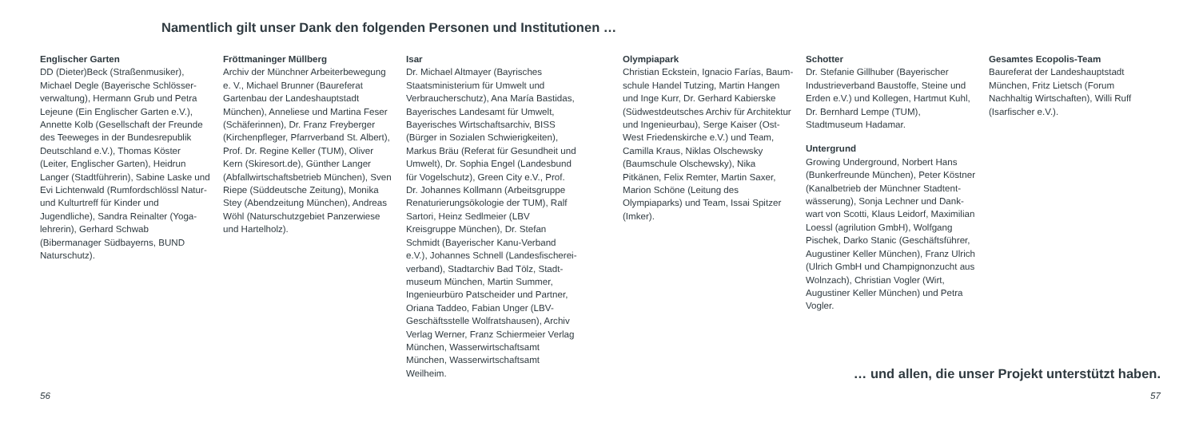Namentlich gilt unser Dank den folgenden Personen und Institutionen …
Englischer Garten
DD (Dieter)Beck (Straßenmusiker), Michael Degle (Bayerische Schlösser­verwaltung), Hermann Grub und Petra Lejeune (Ein Englischer Garten e.V.), Annette Kolb (Gesellschaft der Freunde des Teeweges in der Bundesrepublik Deutschland e.V.), Thomas Köster (Leiter, Englischer Garten), Heidrun Langer (Stadtführerin), Sabine Laske und Evi Lichtenwald (Rumfordschlössl Natur- und Kulturtreff für Kinder und Jugendliche), Sandra Reinalter (Yoga­lehrerin), Gerhard Schwab (Bibermanager Südbayerns, BUND Naturschutz).
Fröttmaninger Müllberg
Archiv der Münchner Arbeiterbewegung e. V., Michael Brunner (Baureferat Gartenbau der Landeshauptstadt München), Anneliese und Martina Feser (Schäferin­nen), Dr. Franz Freyberger (Kirchenpfleger, Pfarrverband St. Albert), Prof. Dr. Regine Keller (TUM), Oliver Kern (Skiresort.de), Günther Langer (Abfallwirtschaftsbetrieb München), Sven Riepe (Süddeutsche Zeitung), Monika Stey (Abendzeitung München), Andreas Wöhl (Naturschutz­gebiet Panzerwiese und Hartelholz).
Isar
Dr. Michael Altmayer (Bayrisches Staatsministerium für Umwelt und Verbraucherschutz), Ana María Bastidas, Bayerisches Landesamt für Umwelt, Bayerisches Wirtschaftsarchiv, BISS (Bürger in Sozialen Schwierigkeiten), Markus Bräu (Referat für Gesundheit und Umwelt), Dr. Sophia Engel (Landes­bund für Vogelschutz), Green City e.V., Prof. Dr. Johannes Kollmann (Arbeits­gruppe Renaturierungsökologie der TUM), Ralf Sartori, Heinz Sedlmeier (LBV Kreisgruppe München), Dr. Stefan Schmidt (Bayerischer Kanu-Verband e.V.), Johannes Schnell (Landesfischerei­verband), Stadtarchiv Bad Tölz, Stadt­museum München, Martin Summer, Ingenieurbüro Patscheider und Partner, Oriana Taddeo, Fabian Unger (LBV-Geschäftsstelle Wolfratshausen), Archiv Verlag Werner, Franz Schiermeier Verlag München, Wasserwirtschaftsamt München, Wasserwirtschaftsamt Weilheim.
Olympiapark
Christian Eckstein, Ignacio Farías, Baum­schule Handel Tutzing, Martin Hangen und Inge Kurr, Dr. Gerhard Kabierske (Südwestdeutsches Archiv für Architektur und Ingenieurbau), Serge Kaiser (Ost-West Friedenskirche e.V.) und Team, Camilla Kraus, Niklas Olschewsky (Baum­schule Olschewsky), Nika Pitkänen, Felix Remter, Martin Saxer, Marion Schöne (Leitung des Olympiaparks) und Team, Issai Spitzer (Imker).
Schotter
Dr. Stefanie Gillhuber (Bayerischer Industrieverband Baustoffe, Steine und Erden e.V.) und Kollegen, Hartmut Kuhl, Dr. Bernhard Lempe (TUM), Stadtmuseum Hadamar.
Untergrund
Growing Underground, Norbert Hans (Bunkerfreunde München), Peter Köstner (Kanalbetrieb der Münchner Stadtent­wässerung), Sonja Lechner und Dank­wart von Scotti, Klaus Leidorf, Maximilian Loessl (agrilution GmbH), Wolfgang Pischek, Darko Stanic (Geschäftsführer, Augustiner Keller München), Franz Ulrich (Ulrich GmbH und Champignonzucht aus Wolnzach), Christian Vogler (Wirt, Augustiner Keller München) und Petra Vogler.
Gesamtes Ecopolis-Team
Baureferat der Landeshauptstadt München, Fritz Lietsch (Forum Nachhaltig Wirtschaften), Willi Ruff (Isarfischer e.V.).
… und allen, die unser Projekt unterstützt haben.
56 57